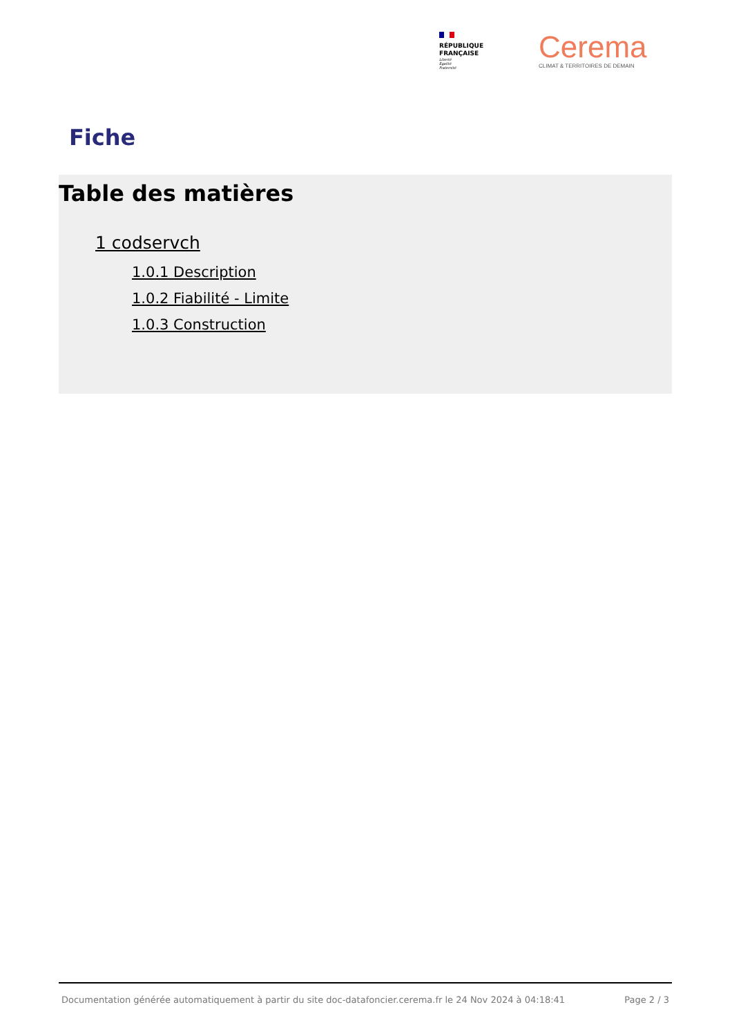RÉPUBLIQUE
FRANÇAISE
Liberté
Égalité
Fraternité
Cerema
CLIMAT & TERRITOIRES DE DEMAIN
Fiche
Table des matières
1 codservch
1.0.1 Description
1.0.2 Fiabilité - Limite
1.0.3 Construction
Documentation générée automatiquement à partir du site doc-datafoncier.cerema.fr le 24 Nov 2024 à 04:18:41 Page 2 / 3